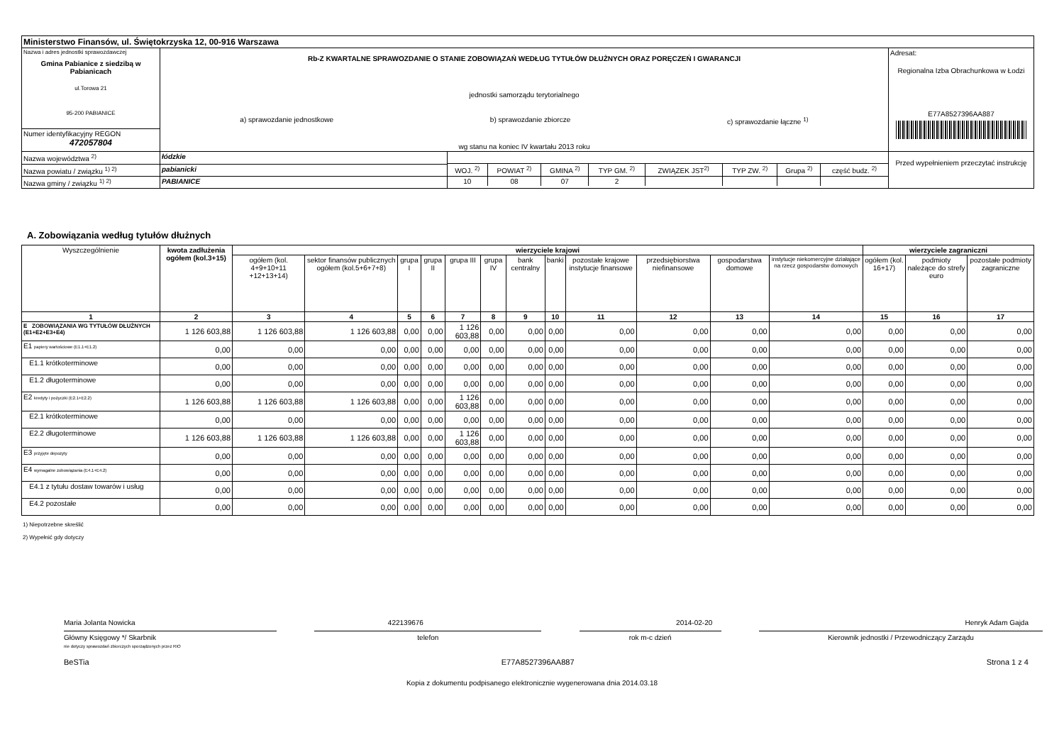| Ministerstwo Finansów, ul. Świętokrzyska 12, 00-916 Warszawa | | | |
| Nazwa i adres jednostki sprawozdawczej Gmina Pabianice z siedzibą w Pabianicach ul.Torowa 21 95-200 PABIANICE | Rb-Z KWARTALNE SPRAWOZDANIE O STANIE ZOBOWIĄZAŃ WEDŁUG TYTUŁÓW DŁUŻNYCH ORAZ PORĘCZEŃ I GWARANCJI jednostki samorządu terytorialnego a) sprawozdanie jednostkowe b) sprawozdanie zbiorcze c) sprawozdanie łączne <sup>1)</sup> wg stanu na koniec IV kwartału 2013 roku | | Adresat: Regionalna Izba Obrachunkowa w Łodzi E77A8527396AA887 |
| Numer identyfikacyjny REGON 472057804 | | | |
| Nazwa województwa <sup>2)</sup> | łódzkie | / WOJ. <sup>2)</sup> / POWIAT <sup>2)</sup> / GMINA <sup>2)</sup> / TYP GM. <sup>2)</sup> / ZWIĄZEK JST<sup>2)</sup> / TYP ZW. <sup>2)</sup> / Grupa <sup>2)</sup> / część budz. <sup>2)</sup> / / 10 / 08 / 07 / 2 / / / / / | Przed wypełnieniem przeczytać instrukcję |
| Nazwa powiatu / związku <sup>1) 2)</sup> | pabianicki | | |
| Nazwa gminy / związku <sup>1) 2)</sup> | PABIANICE | | |
A. Zobowiązania według tytułów dłużnych
| Wyszczególnienie | kwota zadłużenia ogółem (kol.3+15) | wierzyciele krajowi | | | | | | | | | | | | wierzyciele zagraniczni | | |
| --- | --- | --- | --- | --- | --- | --- | --- | --- | --- | --- | --- | --- | --- | --- | --- | --- |
| | | ogółem (kol. 4+9+10+11 +12+13+14) | sektor finansów publicznych ogółem (kol.5+6+7+8) | grupa I | grupa II | grupa III | grupa IV | bank centralny | banki | pozostałe krajowe instytucje finansowe | przedsiębiorstwa niefinansowe | gospodarstwa domowe | instytucje niekomercyjne działające na rzecz gospodarstw domowych | ogółem (kol. 16+17) | podmioty należące do strefy euro | pozostałe podmioty zagraniczne |
| 1 | 2 | 3 | 4 | 5 | 6 | 7 | 8 | 9 | 10 | 11 | 12 | 13 | 14 | 15 | 16 | 17 |
| E ZOBOWIĄZANIA WG TYTUŁÓW DŁUŻNYCH (E1+E2+E3+E4) | 1 126 603,88 | 1 126 603,88 | 1 126 603,88 | 0,00 | 0,00 | 1 126 603,88 | 0,00 | 0,00 | 0,00 | 0,00 | 0,00 | 0,00 | 0,00 | 0,00 | 0,00 | 0,00 |
| E1 papiery wartościowe (E1.1+E1.2) | 0,00 | 0,00 | 0,00 | 0,00 | 0,00 | 0,00 | 0,00 | 0,00 | 0,00 | 0,00 | 0,00 | 0,00 | 0,00 | 0,00 | 0,00 | 0,00 |
| E1.1 krótkoterminowe | 0,00 | 0,00 | 0,00 | 0,00 | 0,00 | 0,00 | 0,00 | 0,00 | 0,00 | 0,00 | 0,00 | 0,00 | 0,00 | 0,00 | 0,00 | 0,00 |
| E1.2 długoterminowe | 0,00 | 0,00 | 0,00 | 0,00 | 0,00 | 0,00 | 0,00 | 0,00 | 0,00 | 0,00 | 0,00 | 0,00 | 0,00 | 0,00 | 0,00 | 0,00 |
| E2 kredyty i pożyczki (E2.1+E2.2) | 1 126 603,88 | 1 126 603,88 | 1 126 603,88 | 0,00 | 0,00 | 1 126 603,88 | 0,00 | 0,00 | 0,00 | 0,00 | 0,00 | 0,00 | 0,00 | 0,00 | 0,00 | 0,00 |
| E2.1 krótkoterminowe | 0,00 | 0,00 | 0,00 | 0,00 | 0,00 | 0,00 | 0,00 | 0,00 | 0,00 | 0,00 | 0,00 | 0,00 | 0,00 | 0,00 | 0,00 | 0,00 |
| E2.2 długoterminowe | 1 126 603,88 | 1 126 603,88 | 1 126 603,88 | 0,00 | 0,00 | 1 126 603,88 | 0,00 | 0,00 | 0,00 | 0,00 | 0,00 | 0,00 | 0,00 | 0,00 | 0,00 | 0,00 |
| E3 przyjęte depozyty | 0,00 | 0,00 | 0,00 | 0,00 | 0,00 | 0,00 | 0,00 | 0,00 | 0,00 | 0,00 | 0,00 | 0,00 | 0,00 | 0,00 | 0,00 | 0,00 |
| E4 wymagalne zobowiązania (E4.1+E4.2) | 0,00 | 0,00 | 0,00 | 0,00 | 0,00 | 0,00 | 0,00 | 0,00 | 0,00 | 0,00 | 0,00 | 0,00 | 0,00 | 0,00 | 0,00 | 0,00 |
| E4.1 z tytułu dostaw towarów i usług | 0,00 | 0,00 | 0,00 | 0,00 | 0,00 | 0,00 | 0,00 | 0,00 | 0,00 | 0,00 | 0,00 | 0,00 | 0,00 | 0,00 | 0,00 | 0,00 |
| E4.2 pozostałe | 0,00 | 0,00 | 0,00 | 0,00 | 0,00 | 0,00 | 0,00 | 0,00 | 0,00 | 0,00 | 0,00 | 0,00 | 0,00 | 0,00 | 0,00 | 0,00 |
1) Niepotrzebne skreślić
2) Wypełnić gdy dotyczy
Maria Jolanta Nowicka 422139676 2014-02-20 Henryk Adam Gajda
Główny Księgowy */ Skarbnik
nie dotyczy sprawozdań zbiorczych sporządzonych przez RIO
telefon rok m-c dzień Kierownik jednostki / Przewodniczący Zarządu
BeSTia E77A8527396AA887 Strona 1 z 4
Kopia z dokumentu podpisanego elektronicznie wygenerowana dnia 2014.03.18